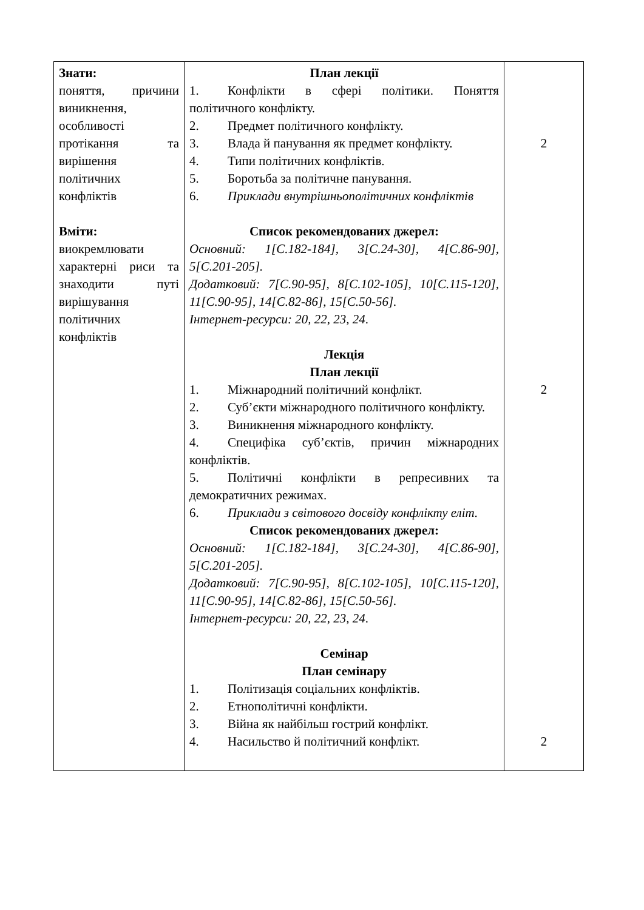| Знати: поняття, причини виникнення, особливості протікання та вирішення політичних конфліктів Вміти: виокремлювати характерні риси та знаходити путі вирішування політичних конфліктів | План лекції 1. Конфлікти в сфері політики. Поняття політичного конфлікту. 2. Предмет політичного конфлікту. 3. Влада й панування як предмет конфлікту. 4. Типи політичних конфліктів. 5. Боротьба за політичне панування. 6. Приклади внутрішньополітичних конфліктів Список рекомендованих джерел: Основний: 1[С.182-184], 3[С.24-30], 4[С.86-90], 5[С.201-205]. Додатковий: 7[С.90-95], 8[С.102-105], 10[С.115-120], 11[С.90-95], 14[С.82-86], 15[С.50-56]. Інтернет-ресурси: 20, 22, 23, 24 . Лекція План лекції 1. Міжнародний політичний конфлікт. 2. Суб’єкти міжнародного політичного конфлікту. 3. Виникнення міжнародного конфлікту. 4. Специфіка суб’єктів, причин міжнародних конфліктів. 5. Політичні конфлікти в репресивних та демократичних режимах. 6. Приклади з світового досвіду конфлікту еліт. Список рекомендованих джерел: Основний: 1[С.182-184], 3[С.24-30], 4[С.86-90], 5[С.201-205]. Додатковий: 7[С.90-95], 8[С.102-105], 10[С.115-120], 11[С.90-95], 14[С.82-86], 15[С.50-56]. Інтернет-ресурси: 20, 22, 23, 24 . Семінар План семінару 1. Політизація соціальних конфліктів. 2. Етнополітичні конфлікти. 3. Війна як найбільш гострий конфлікт. 4. Насильство й політичний конфлікт. | 2 2 2 |